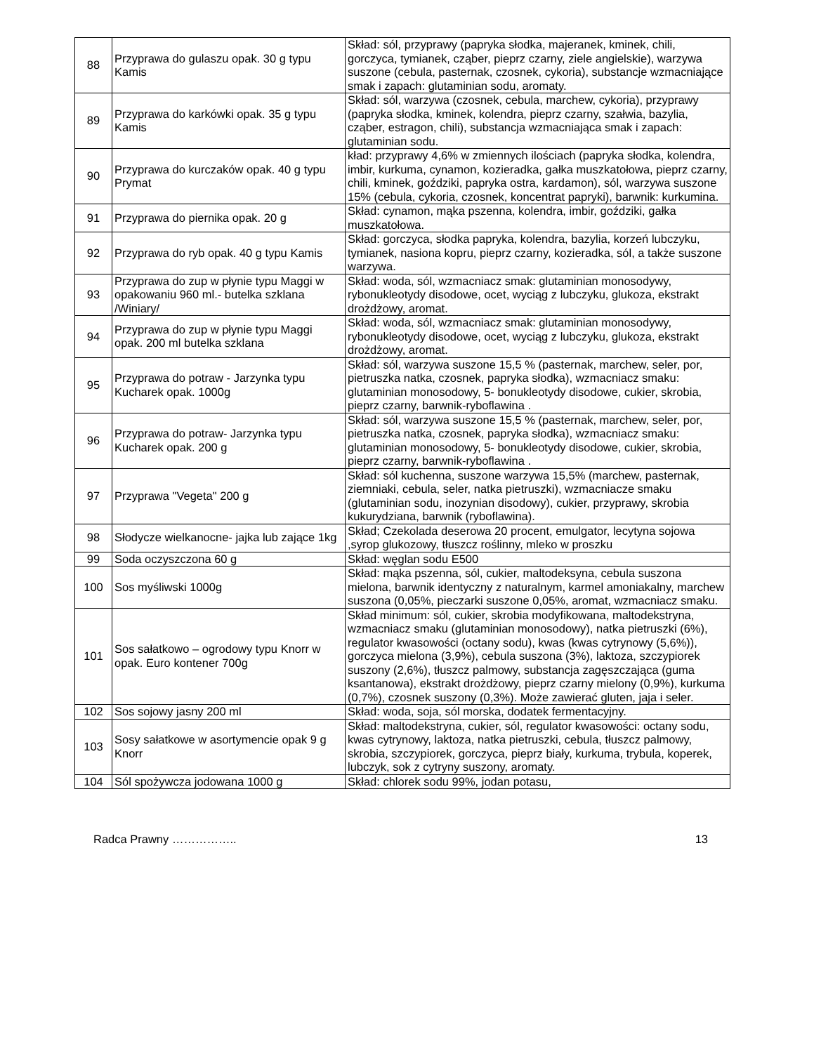| 88 | Przyprawa do gulaszu opak. 30 g typu Kamis | Skład: sól, przyprawy (papryka słodka, majeranek, kminek, chili, gorczyca, tymianek, cząber, pieprz czarny, ziele angielskie), warzywa suszone (cebula, pasternak, czosnek, cykoria), substancje wzmacniające smak i zapach: glutaminian sodu, aromaty. |
| 89 | Przyprawa do karkówki opak. 35 g typu Kamis | Skład: sól, warzywa (czosnek, cebula, marchew, cykoria), przyprawy (papryka słodka, kminek, kolendra, pieprz czarny, szałwia, bazylia, cząber, estragon, chili), substancja wzmacniająca smak i zapach: glutaminian sodu. |
| 90 | Przyprawa do kurczaków opak. 40 g typu Prymat | kład: przyprawy 4,6% w zmiennych ilościach (papryka słodka, kolendra, imbir, kurkuma, cynamon, kozieradka, gałka muszkatołowa, pieprz czarny, chili, kminek, goździki, papryka ostra, kardamon), sól, warzywa suszone 15% (cebula, cykoria, czosnek, koncentrat papryki), barwnik: kurkumina. |
| 91 | Przyprawa do piernika opak. 20 g | Skład: cynamon, mąka pszenna, kolendra, imbir, goździki, gałka muszkatołowa. |
| 92 | Przyprawa do ryb opak. 40 g typu Kamis | Skład: gorczyca, słodka papryka, kolendra, bazylia, korzeń lubczyku, tymianek, nasiona kopru, pieprz czarny, kozieradka, sól, a także suszone warzywa. |
| 93 | Przyprawa do zup w płynie typu Maggi w opakowaniu 960 ml.- butelka szklana /Winiary/ | Skład: woda, sól, wzmacniacz smak: glutaminian monosodywy, rybonukleotydy disodowe, ocet, wyciąg z lubczyku, glukoza, ekstrakt drożdżowy, aromat. |
| 94 | Przyprawa do zup w płynie typu Maggi opak. 200 ml butelka szklana | Skład: woda, sól, wzmacniacz smak: glutaminian monosodywy, rybonukleotydy disodowe, ocet, wyciąg z lubczyku, glukoza, ekstrakt drożdżowy, aromat. |
| 95 | Przyprawa do potraw - Jarzynka typu Kucharek opak. 1000g | Skład: sól, warzywa suszone 15,5 % (pasternak, marchew, seler, por, pietruszka natka, czosnek, papryka słodka), wzmacniacz smaku: glutaminian monosodowy, 5- bonukleotydy disodowe, cukier, skrobia, pieprz czarny, barwnik-ryboflawina . |
| 96 | Przyprawa do potraw- Jarzynka typu Kucharek opak. 200 g | Skład: sól, warzywa suszone 15,5 % (pasternak, marchew, seler, por, pietruszka natka, czosnek, papryka słodka), wzmacniacz smaku: glutaminian monosodowy, 5- bonukleotydy disodowe, cukier, skrobia, pieprz czarny, barwnik-ryboflawina . |
| 97 | Przyprawa "Vegeta" 200 g | Skład: sól kuchenna, suszone warzywa 15,5% (marchew, pasternak, ziemniaki, cebula, seler, natka pietruszki), wzmacniacze smaku (glutaminian sodu, inozynian disodowy), cukier, przyprawy, skrobia kukurydziana, barwnik (ryboflawina). |
| 98 | Słodycze wielkanocne- jajka lub zające 1kg | Skład; Czekolada deserowa 20 procent, emulgator, lecytyna sojowa ,syrop glukozowy, tłuszcz roślinny, mleko w proszku |
| 99 | Soda oczyszczona 60 g | Skład: węglan sodu E500 |
| 100 | Sos myśliwski 1000g | Skład: mąka pszenna, sól, cukier, maltodeksyna, cebula suszona mielona, barwnik identyczny z naturalnym, karmel amoniakalny, marchew suszona (0,05%, pieczarki suszone 0,05%, aromat, wzmacniacz smaku. |
| 101 | Sos sałatkowo – ogrodowy typu Knorr w opak. Euro kontener 700g | Skład minimum: sól, cukier, skrobia modyfikowana, maltodekstryna, wzmacniacz smaku (glutaminian monosodowy), natka pietruszki (6%), regulator kwasowości (octany sodu), kwas (kwas cytrynowy (5,6%)), gorczyca mielona (3,9%), cebula suszona (3%), laktoza, szczypiorek suszony (2,6%), tłuszcz palmowy, substancja zagęszczająca (guma ksantanowa), ekstrakt drożdżowy, pieprz czarny mielony (0,9%), kurkuma (0,7%), czosnek suszony (0,3%). Może zawierać gluten, jaja i seler. |
| 102 | Sos sojowy jasny 200 ml | Skład: woda, soja, sól morska, dodatek fermentacyjny. |
| 103 | Sosy sałatkowe w asortymencie opak 9 g Knorr | Skład: maltodekstryna, cukier, sól, regulator kwasowości: octany sodu, kwas cytrynowy, laktoza, natka pietruszki, cebula, tłuszcz palmowy, skrobia, szczypiorek, gorczyca, pieprz biały, kurkuma, trybula, koperek, lubczyk, sok z cytryny suszony, aromaty. |
| 104 | Sól spożywcza jodowana 1000 g | Skład: chlorek sodu 99%, jodan potasu, |
Radca Prawny …………….. 13